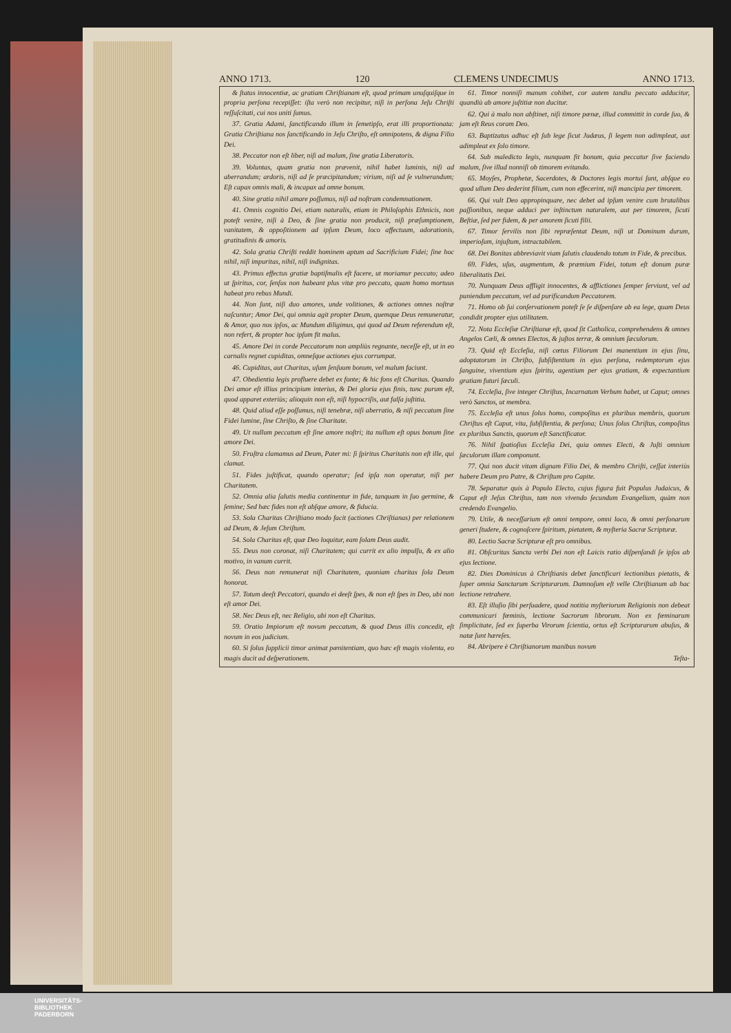ANNO 1713. 120 CLEMENS UNDECIMUS ANNO 1713.
& ſtatus innocentiæ, ac gratiam Chriſtianam eſt, quod primam unuſquiſque in propria perſona recepiſſet: iſta verò non recipitur, niſi in perſona Jeſu Chriſti reſſuſcitati, cui nos uniti ſumus.
37. Gratia Adami, ſanctificando illum in ſemetipſo, erat illi proportionata: Gratia Chriſtiana nos ſanctificando in Jeſu Chriſto, eſt omnipotens, & digna Filio Dei.
38. Peccator non eſt liber, niſi ad malum, ſine gratia Liberatoris.
39. Voluntas, quam gratia non prævenit, nihil habet luminis, niſi ad aberrandum; ardoris, niſi ad ſe præcipitandum; virium, niſi ad ſe vulnerandum; Eſt capax omnis mali, & incapax ad omne bonum.
40. Sine gratia nihil amare poſſumus, niſi ad noſtram condemnationem.
41. Omnis cognitio Dei, etiam naturalis, etiam in Philoſophis Ethnicis, non poteſt venire, niſi à Deo, & ſine gratia non producit, niſi præſumptionem, vanitatem, & oppoſitionem ad ipſum Deum, loco affectuum, adorationis, gratitudinis & amoris.
42. Sola gratia Chriſti reddit hominem aptum ad Sacrificium Fidei; ſine hoc nihil, niſi impuritas, nihil, niſi indignitas.
43. Primus effectus gratiæ baptiſmalis eſt facere, ut moriamur peccato; adeo ut ſpiritus, cor, ſenſus non habeant plus vitæ pro peccato, quam homo mortuus habeat pro rebus Mundi.
44. Non ſunt, niſi duo amores, unde volitiones, & actiones omnes noſtræ naſcuntur; Amor Dei, qui omnia agit propter Deum, quemque Deus remuneratur, & Amor, quo nos ipſos, ac Mundum diligimus, qui quod ad Deum referendum eſt, non refert, & propter hoc ipſum fit malus.
45. Amore Dei in corde Peccatorum non ampliùs regnante, neceſſe eſt, ut in eo carnalis regnet cupiditas, omneſque actiones ejus corrumpat.
46. Cupiditas, aut Charitas, uſum ſenſuum bonum, vel malum faciunt.
47. Obedientia legis profluere debet ex fonte; & hic fons eſt Charitas. Quando Dei amor eſt illius principium interius, & Dei gloria ejus finis, tunc purum eſt, quod apparet exteriùs; alioquin non eſt, niſi hypocriſis, aut falſa juſtitia.
48. Quid aliud eſſe poſſumus, niſi tenebræ, niſi aberratio, & niſi peccatum ſine Fidei lumine, ſine Chriſto, & ſine Charitate.
49. Ut nullum peccatum eſt ſine amore noſtri; ita nullum eſt opus bonum ſine amore Dei.
50. Fruſtra clamamus ad Deum, Pater mi: ſi ſpiritus Charitatis non eſt ille, qui clamat.
51. Fides juſtificat, quando operatur; ſed ipſa non operatur, niſi per Charitatem.
52. Omnia alia ſalutis media continentur in fide, tanquam in ſuo germine, & ſemine; Sed hæc fides non eſt abſque amore, & fiducia.
53. Sola Charitas Chriſtiano modo facit (actiones Chriſtianas) per relationem ad Deum, & Jeſum Chriſtum.
54. Sola Charitas eſt, quæ Deo loquitur, eam ſolam Deus audit.
55. Deus non coronat, niſi Charitatem; qui currit ex alio impulſu, & ex alio motivo, in vanum currit.
56. Deus non remunerat niſi Charitatem, quoniam charitas ſola Deum honorat.
57. Totum deeſt Peccatori, quando ei deeſt ſpes, & non eſt ſpes in Deo, ubi non eſt amor Dei.
58. Nec Deus eſt, nec Religio, ubi non eſt Charitas.
59. Oratio Impiorum eſt novum peccatum, & quod Deus illis concedit, eſt novum in eos judicium.
60. Si ſolus ſupplicii timor animat pœnitentiam, quo hæc eſt magis violenta, eo magis ducit ad deſperationem.
61. Timor nonniſi manum cohibet, cor autem tandiu peccato adducitur, quandiù ab amore juſtitiæ non ducitur.
62. Qui à malo non abſtinet, niſi timore pœnæ, illud committit in corde ſuo, & jam eſt Reus coram Deo.
63. Baptizatus adhuc eſt ſub lege ſicut Judæus, ſi legem non adimpleat, aut adimpleat ex ſolo timore.
64. Sub maledicto legis, nunquam fit bonum, quia peccatur ſive faciendo malum, ſive illud nonniſi ob timorem evitando.
65. Moyſes, Prophetæ, Sacerdotes, & Doctores legis mortui ſunt, abſque eo quod ullum Deo dederint filium, cum non effecerint, niſi mancipia per timorem.
66. Qui vult Deo appropinquare, nec debet ad ipſum venire cum brutalibus paſſionibus, neque adduci per inſtinctum naturalem, aut per timorem, ſicuti Beſtiæ, ſed per fidem, & per amorem ſicuti filii.
67. Timor ſervilis non ſibi repræſentat Deum, niſi ut Dominum durum, imperioſum, injuſtum, intractabilem.
68. Dei Bonitas abbreviavit viam ſalutis claudendo totum in Fide, & precibus.
69. Fides, uſus, augmentum, & præmium Fidei, totum eſt donum puræ liberalitatis Dei.
70. Nunquam Deus affligit innocentes, & afflictiones ſemper ſerviunt, vel ad puniendum peccatum, vel ad purificandum Peccatorem.
71. Homo ob ſui conſervationem poteſt ſe ſe diſpenſare ab ea lege, quam Deus condidit propter ejus utilitatem.
72. Nota Eccleſiæ Chriſtianæ eſt, quod ſit Catholica, comprehendens & omnes Angelos Cœli, & omnes Electos, & juſtos terræ, & omnium ſæculorum.
73. Quid eſt Eccleſia, niſi cœtus Filiorum Dei manentium in ejus ſinu, adoptatorum in Chriſto, ſubſiſtentium in ejus perſona, redemptorum ejus ſanguine, viventium ejus ſpiritu, agentium per ejus gratiam, & expectantium gratiam futuri ſæculi.
74. Eccleſia, ſive integer Chriſtus, Incarnatum Verbum habet, ut Caput; omnes verò Sanctos, ut membra.
75. Eccleſia eſt unus ſolus homo, compoſitus ex pluribus membris, quorum Chriſtus eſt Caput, vita, ſubſiſtentia, & perſona; Unus ſolus Chriſtus, compoſitus ex pluribus Sanctis, quorum eſt Sanctificator.
76. Nihil ſpatioſius Eccleſia Dei, quia omnes Electi, & Juſti omnium ſæculorum illam componunt.
77. Qui non ducit vitam dignam Filio Dei, & membro Chriſti, ceſſat interiùs habere Deum pro Patre, & Chriſtum pro Capite.
78. Separatur quis à Populo Electo, cujus figura fuit Populus Judaicus, & Caput eſt Jeſus Chriſtus, tam non vivendo ſecundum Evangelium, quàm non credendo Evangelio.
79. Utile, & neceſſarium eſt omni tempore, omni loco, & omni perſonarum generi ſtudere, & cognoſcere ſpiritum, pietatem, & myſteria Sacræ Scripturæ.
80. Lectio Sacræ Scripturæ eſt pro omnibus.
81. Obſcuritas Sancta verbi Dei non eſt Laicis ratio diſpenſandi ſe ipſos ab ejus lectione.
82. Dies Dominicus à Chriſtianis debet ſanctificari lectionibus pietatis, & ſuper omnia Sanctarum Scripturarum. Damnoſum eſt velle Chriſtianum ab hac lectione retrahere.
83. Eſt illuſio ſibi perſuadere, quod notitia myſteriorum Religionis non debeat communicari fœminis, lectione Sacrorum librorum. Non ex fœminarum ſimplicitate, ſed ex ſuperba Virorum ſcientia, ortus eſt Scripturarum abuſus, & natæ ſunt hæreſes.
84. Abripere è Chriſtianorum manibus novum
Teſta-
UNIVERSITÄTS-
BIBLIOTHEK
PADERBORN